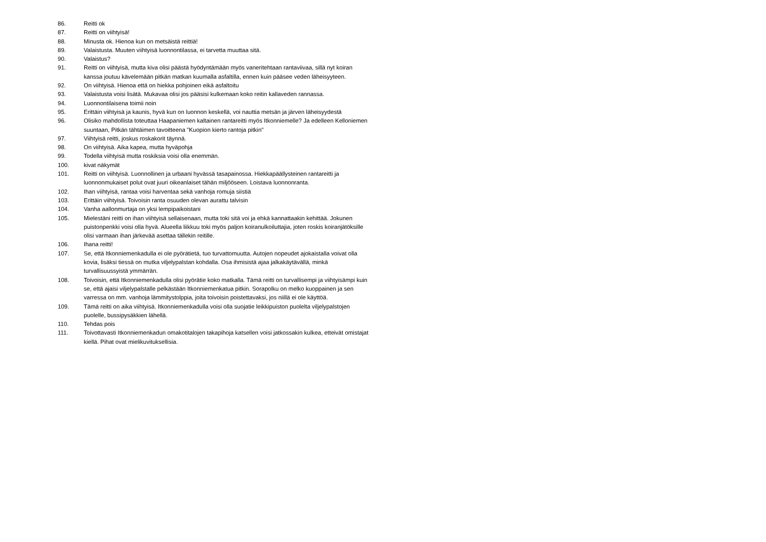86. Reitti ok
87. Reitti on viihtyisä!
88. Minusta ok. Hienoa kun on metsäistä reittiä!
89. Valaistusta. Muuten viihtyisä luonnontilassa, ei tarvetta muuttaa sitä.
90. Valaistus?
91. Reitti on viihtyisä, mutta kiva olisi päästä hyödyntämään myös vaneritehtaan rantaviivaa, sillä nyt koiran kanssa joutuu kävelemään pitkän matkan kuumalla asfaltilla, ennen kuin pääsee veden läheisyyteen.
92. On viihtyisä. Hienoa että on hiekka pohjoinen eikä asfaltoitu
93. Valaistusta voisi lisätä. Mukavaa olisi jos pääsisi kulkemaan koko reitin kallaveden rannassa.
94. Luonnontilaisena toimii noin
95. Erittäin viihtyisä ja kaunis, hyvä kun on luonnon keskellä, voi nauttia metsän ja järven läheisyydestä
96. Olisiko mahdollista toteuttaa Haapaniemen kaltainen rantareitti myös Itkonniemelle? Ja edelleen Kelloniemen suuntaan, Pitkän tähtäimen tavoitteena "Kuopion kierto rantoja pitkin"
97. Viihtyisä reitti, joskus roskakorit täynnä.
98. On viihtyisä. Aika kapea, mutta hyväpohja
99. Todella viihtyisä mutta roskiksia voisi olla enemmän.
100. kivat näkymät
101. Reitti on viihtyisä. Luonnollinen ja urbaani hyvässä tasapainossa. Hiekkapäällysteinen rantareitti ja luonnonmukaiset polut ovat juuri oikeanlaiset tähän miljööseen. Loistava luonnonranta.
102. Ihan viihtyisä, rantaa voisi harventaa sekä vanhoja romuja siistiä
103. Erittäin viihtyisä. Toivoisin ranta osuuden olevan aurattu talvisin
104. Vanha aallonmurtaja on yksi lempipaikoistani
105. Mielestäni reitti on ihan viihtyisä sellaisenaan, mutta toki sitä voi ja ehkä kannattaakin kehittää. Jokunen puistonpenkki voisi olla hyvä. Alueella liikkuu toki myös paljon koiranulkoiluttajia, joten roskis koiranjätöksille olisi varmaan ihan järkevää asettaa tällekin reitille.
106. Ihana reitti!
107. Se, että Itkonniemenkadulla ei ole pyörätietä, tuo turvattomuutta. Autojen nopeudet ajokaistalla voivat olla kovia, lisäksi tiessä on mutka viljelypalstan kohdalla. Osa ihmisistä ajaa jalkakäytävällä, minkä turvallisuussyistä ymmärrän.
108. Toivoisin, että Itkonniemenkadulla olisi pyörätie koko matkalla. Tämä reitti on turvallisempi ja viihtyisämpi kuin se, että ajaisi viljelypalstalle pelkästään Itkonniemenkatua pitkin. Sorapolku on melko kuoppainen ja sen varressa on mm. vanhoja lämmitystolppia, joita toivoisin poistettavaksi, jos niillä ei ole käyttöä.
109. Tämä reitti on aika viihtyisä. Itkonniemenkadulla voisi olla suojatie leikkipuiston puolelta viljelypalstojen puolelle, bussipysäkkien lähellä.
110. Tehdas pois
111. Toivottavasti Itkonniemenkadun omakotitalojen takapihoja katsellen voisi jatkossakin kulkea, etteivät omistajat kiellä. Pihat ovat mielikuvituksellisia.